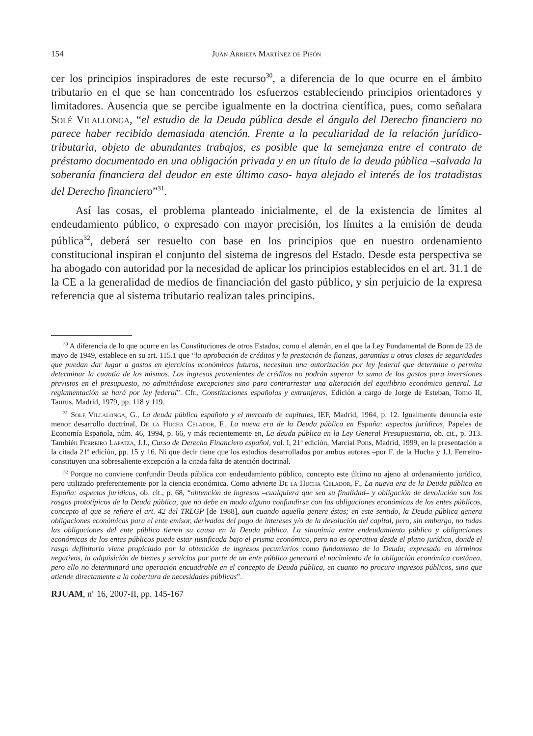154 Juan Arrieta Martínez de Pisón
cer los principios inspiradores de este recurso<sup>30</sup>, a diferencia de lo que ocurre en el ámbito tributario en el que se han concentrado los esfuerzos estableciendo principios orientadores y limitadores. Ausencia que se percibe igualmente en la doctrina científica, pues, como señalara Solé Vilallonga, “el estudio de la Deuda pública desde el ángulo del Derecho financiero no parece haber recibido demasiada atención. Frente a la peculiaridad de la relación jurídico-tributaria, objeto de abundantes trabajos, es posible que la semejanza entre el contrato de préstamo documentado en una obligación privada y en un título de la deuda pública –salvada la soberanía financiera del deudor en este último caso- haya alejado el interés de los tratadistas del Derecho financiero”<sup>31</sup>.
Así las cosas, el problema planteado inicialmente, el de la existencia de límites al endeudamiento público, o expresado con mayor precisión, los límites a la emisión de deuda pública<sup>32</sup>, deberá ser resuelto con base en los principios que en nuestro ordenamiento constitucional inspiran el conjunto del sistema de ingresos del Estado. Desde esta perspectiva se ha abogado con autoridad por la necesidad de aplicar los principios establecidos en el art. 31.1 de la CE a la generalidad de medios de financiación del gasto público, y sin perjuicio de la expresa referencia que al sistema tributario realizan tales principios.
<sup>30</sup> A diferencia de lo que ocurre en las Constituciones de otros Estados, como el alemán, en el que la Ley Fundamental de Bonn de 23 de mayo de 1949, establece en su art. 115.1 que “la aprobación de créditos y la prestación de fianzas, garantías u otras clases de seguridades que puedan dar lugar a gastos en ejercicios económicos futuros, necesitan una autorización por ley federal que determine o permita determinar la cuantía de los mismos. Los ingresos provenientes de créditos no podrán superar la suma de los gastos para inversiones previstos en el presupuesto, no admitiéndose excepciones sino para contrarrestar una alteración del equilibrio económico general. La reglamentación se hará por ley federal”. Cfr., Constituciones españolas y extranjeras, Edición a cargo de Jorge de Esteban, Tomo II, Taurus, Madrid, 1979, pp. 118 y 119.
<sup>31</sup> Sole Villalonga, G., La deuda pública española y el mercado de capitales, IEF, Madrid, 1964, p. 12. Igualmente denuncia este menor desarrollo doctrinal, De la Hucha Celador, F., La nueva era de la Deuda pública en España: aspectos jurídicos, Papeles de Economía Española, núm. 46, 1994, p. 66, y más recientemente en, La deuda pública en la Ley General Presupuestaria, ob. cit., p. 313. También Ferreiro Lapatza, J.J., Curso de Derecho Financiero español, vol. I, 21ª edición, Marcial Pons, Madrid, 1999, en la presentación a la citada 21ª edición, pp. 15 y 16. Ni que decir tiene que los estudios desarrollados por ambos autores –por F. de la Hucha y J.J. Ferreiro- constituyen una sobresaliente excepción a la citada falta de atención doctrinal.
<sup>32</sup> Porque no conviene confundir Deuda pública con endeudamiento público, concepto este último no ajeno al ordenamiento jurídico, pero utilizado preferentemente por la ciencia económica. Como advierte De la Hucha Celador, F., La nueva era de la Deuda pública en España: aspectos jurídicos, ob. cit., p. 68, “obtención de ingresos –cualquiera que sea su finalidad– y obligación de devolución son los rasgos prototípicos de la Deuda pública, que no debe en modo alguno confundirse con las obligaciones económicas de los entes públicos, concepto al que se refiere el art. 42 del TRLGP [de 1988], aun cuando aquella genere éstas; en este sentido, la Deuda pública genera obligaciones económicas para el ente emisor, derivadas del pago de intereses y/o de la devolución del capital, pero, sin embargo, no todas las obligaciones del ente público tienen su causa en la Deuda pública. La sinonimia entre endeudamiento público y obligaciones económicas de los entes públicos puede estar justificada bajo el prisma económico, pero no es operativa desde el plano jurídico, donde el rasgo definitorio viene propiciado por la obtención de ingresos pecuniarios como fundamento de la Deuda; expresado en términos negativos, la adquisición de bienes y servicios por parte de un ente público generará el nacimiento de la obligación económica coetánea, pero ello no determinará una operación encuadrable en el concepto de Deuda pública, en cuanto no procura ingresos públicos, sino que atiende directamente a la cobertura de necesidades públicas”.
RJUAM, nº 16, 2007-II, pp. 145-167